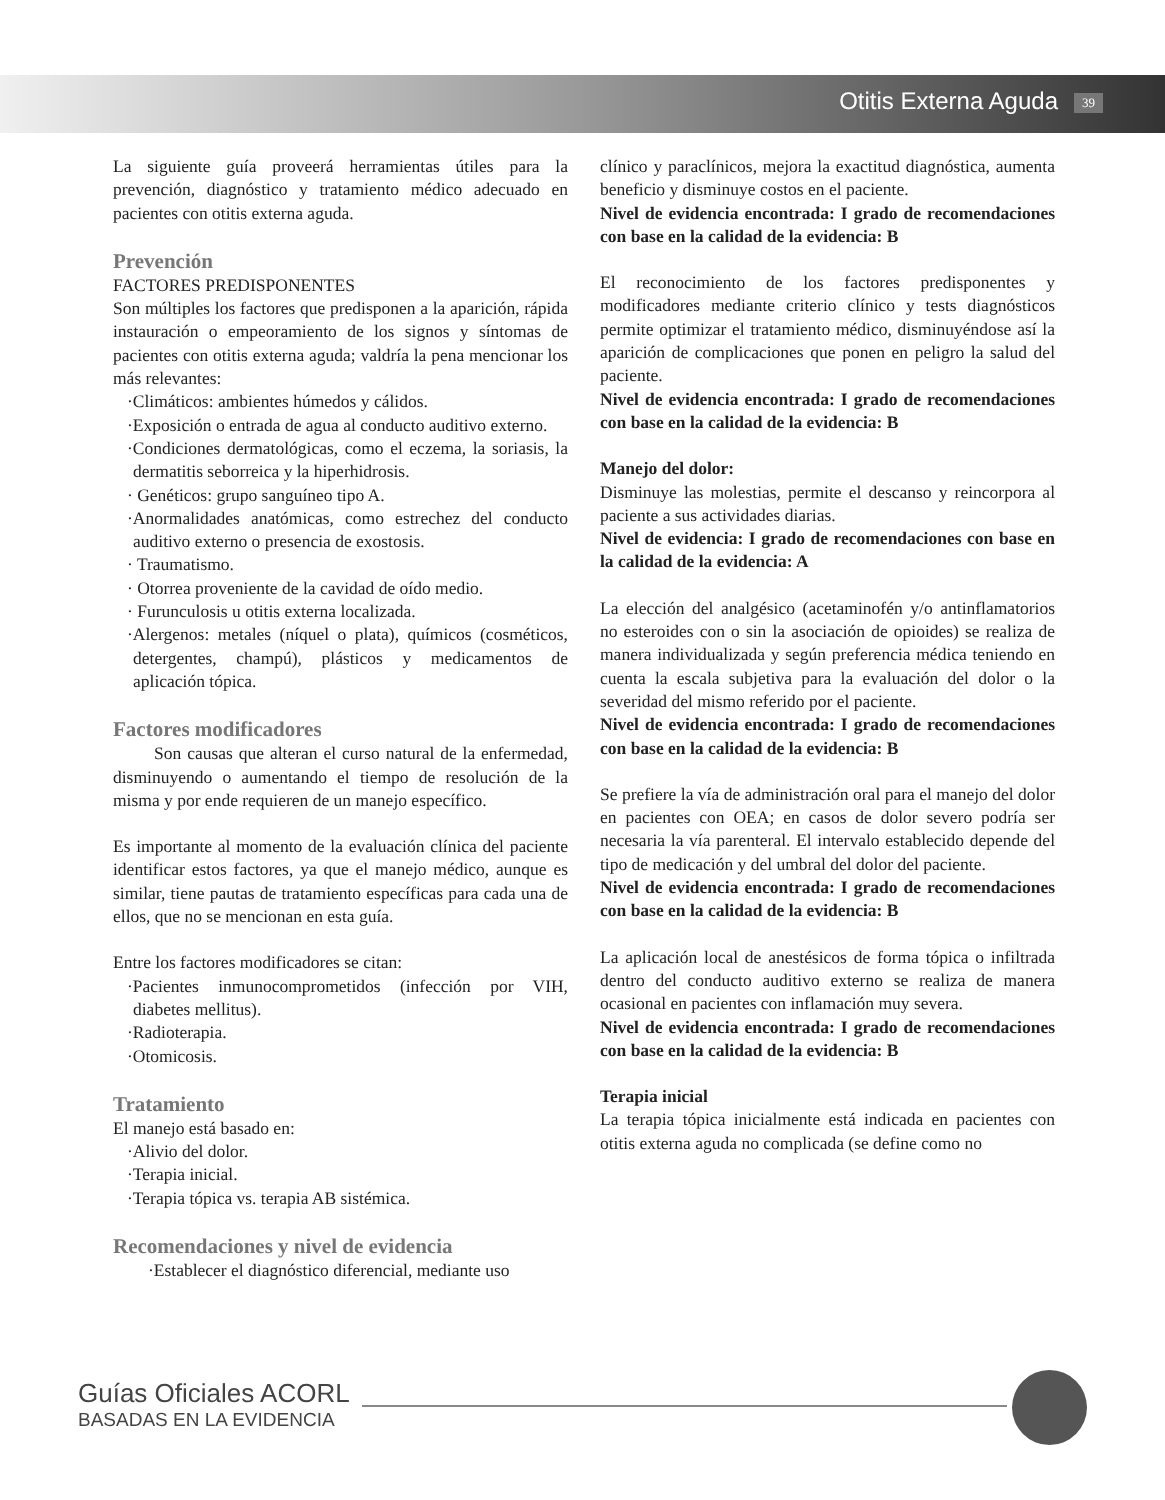Otitis Externa Aguda 39
La siguiente guía proveerá herramientas útiles para la prevención, diagnóstico y tratamiento médico adecuado en pacientes con otitis externa aguda.
Prevención
FACTORES PREDISPONENTES
Son múltiples los factores que predisponen a la aparición, rápida instauración o empeoramiento de los signos y síntomas de pacientes con otitis externa aguda; valdría la pena mencionar los más relevantes:
·Climáticos: ambientes húmedos y cálidos.
·Exposición o entrada de agua al conducto auditivo externo.
·Condiciones dermatológicas, como el eczema, la soriasis, la dermatitis seborreica y la hiperhidrosis.
· Genéticos: grupo sanguíneo tipo A.
·Anormalidades anatómicas, como estrechez del conducto auditivo externo o presencia de exostosis.
· Traumatismo.
· Otorrea proveniente de la cavidad de oído medio.
· Furunculosis u otitis externa localizada.
·Alergenos: metales (níquel o plata), químicos (cosméticos, detergentes, champú), plásticos y medicamentos de aplicación tópica.
Factores modificadores
Son causas que alteran el curso natural de la enfermedad, disminuyendo o aumentando el tiempo de resolución de la misma y por ende requieren de un manejo específico.
Es importante al momento de la evaluación clínica del paciente identificar estos factores, ya que el manejo médico, aunque es similar, tiene pautas de tratamiento específicas para cada una de ellos, que no se mencionan en esta guía.
Entre los factores modificadores se citan:
·Pacientes inmunocomprometidos (infección por VIH, diabetes mellitus).
·Radioterapia.
·Otomicosis.
Tratamiento
El manejo está basado en:
·Alivio del dolor.
·Terapia inicial.
·Terapia tópica vs. terapia AB sistémica.
Recomendaciones y nivel de evidencia
·Establecer el diagnóstico diferencial, mediante uso
clínico y paraclínicos, mejora la exactitud diagnóstica, aumenta beneficio y disminuye costos en el paciente.
Nivel de evidencia encontrada: I grado de recomendaciones con base en la calidad de la evidencia: B
El reconocimiento de los factores predisponentes y modificadores mediante criterio clínico y tests diagnósticos permite optimizar el tratamiento médico, disminuyéndose así la aparición de complicaciones que ponen en peligro la salud del paciente.
Nivel de evidencia encontrada: I grado de recomendaciones con base en la calidad de la evidencia: B
Manejo del dolor:
Disminuye las molestias, permite el descanso y reincorpora al paciente a sus actividades diarias.
Nivel de evidencia: I grado de recomendaciones con base en la calidad de la evidencia: A
La elección del analgésico (acetaminofén y/o antinflamatorios no esteroides con o sin la asociación de opioides) se realiza de manera individualizada y según preferencia médica teniendo en cuenta la escala subjetiva para la evaluación del dolor o la severidad del mismo referido por el paciente.
Nivel de evidencia encontrada: I grado de recomendaciones con base en la calidad de la evidencia: B
Se prefiere la vía de administración oral para el manejo del dolor en pacientes con OEA; en casos de dolor severo podría ser necesaria la vía parenteral. El intervalo establecido depende del tipo de medicación y del umbral del dolor del paciente.
Nivel de evidencia encontrada: I grado de recomendaciones con base en la calidad de la evidencia: B
La aplicación local de anestésicos de forma tópica o infiltrada dentro del conducto auditivo externo se realiza de manera ocasional en pacientes con inflamación muy severa.
Nivel de evidencia encontrada: I grado de recomendaciones con base en la calidad de la evidencia: B
Terapia inicial
La terapia tópica inicialmente está indicada en pacientes con otitis externa aguda no complicada (se define como no
Guías Oficiales ACORL
BASADAS EN LA EVIDENCIA